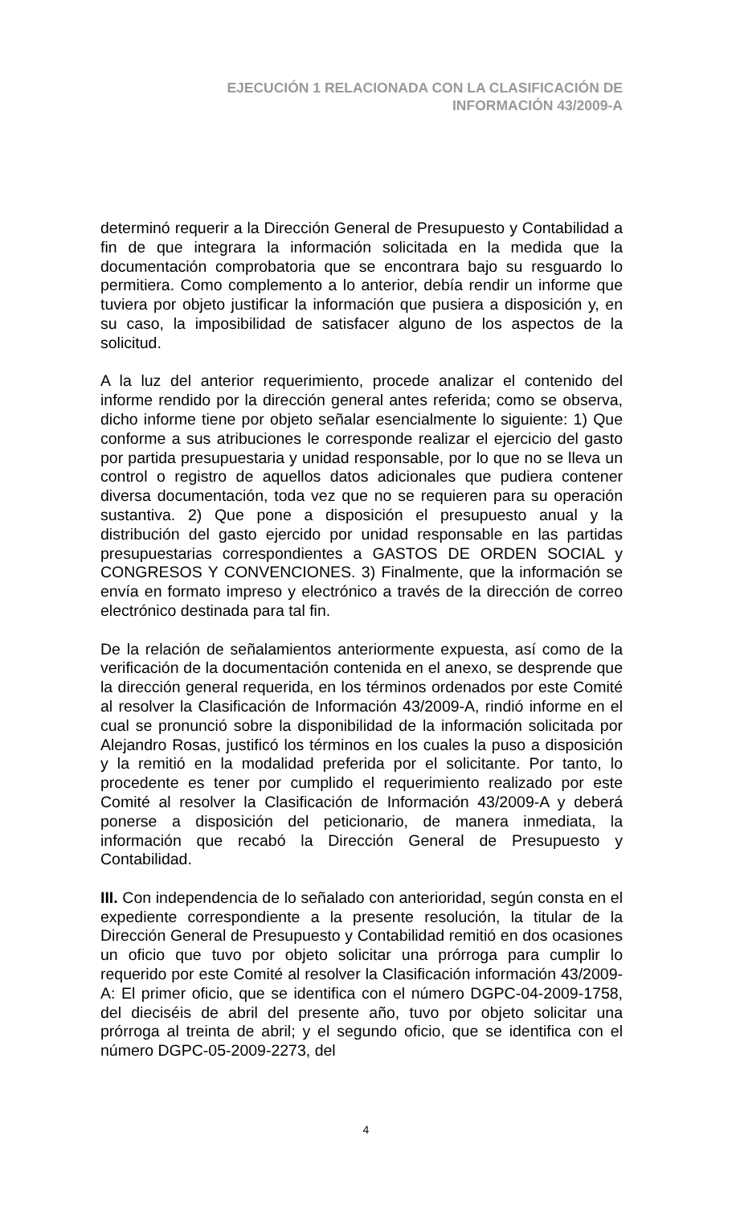EJECUCIÓN 1 RELACIONADA CON LA CLASIFICACIÓN DE
INFORMACIÓN 43/2009-A
determinó requerir a la Dirección General de Presupuesto y Contabilidad a fin de que integrara la información solicitada en la medida que la documentación comprobatoria que se encontrara bajo su resguardo lo permitiera. Como complemento a lo anterior, debía rendir un informe que tuviera por objeto justificar la información que pusiera a disposición y, en su caso, la imposibilidad de satisfacer alguno de los aspectos de la solicitud.
A la luz del anterior requerimiento, procede analizar el contenido del informe rendido por la dirección general antes referida; como se observa, dicho informe tiene por objeto señalar esencialmente lo siguiente: 1) Que conforme a sus atribuciones le corresponde realizar el ejercicio del gasto por partida presupuestaria y unidad responsable, por lo que no se lleva un control o registro de aquellos datos adicionales que pudiera contener diversa documentación, toda vez que no se requieren para su operación sustantiva. 2) Que pone a disposición el presupuesto anual y la distribución del gasto ejercido por unidad responsable en las partidas presupuestarias correspondientes a GASTOS DE ORDEN SOCIAL y CONGRESOS Y CONVENCIONES. 3) Finalmente, que la información se envía en formato impreso y electrónico a través de la dirección de correo electrónico destinada para tal fin.
De la relación de señalamientos anteriormente expuesta, así como de la verificación de la documentación contenida en el anexo, se desprende que la dirección general requerida, en los términos ordenados por este Comité al resolver la Clasificación de Información 43/2009-A, rindió informe en el cual se pronunció sobre la disponibilidad de la información solicitada por Alejandro Rosas, justificó los términos en los cuales la puso a disposición y la remitió en la modalidad preferida por el solicitante. Por tanto, lo procedente es tener por cumplido el requerimiento realizado por este Comité al resolver la Clasificación de Información 43/2009-A y deberá ponerse a disposición del peticionario, de manera inmediata, la información que recabó la Dirección General de Presupuesto y Contabilidad.
III. Con independencia de lo señalado con anterioridad, según consta en el expediente correspondiente a la presente resolución, la titular de la Dirección General de Presupuesto y Contabilidad remitió en dos ocasiones un oficio que tuvo por objeto solicitar una prórroga para cumplir lo requerido por este Comité al resolver la Clasificación información 43/2009-A: El primer oficio, que se identifica con el número DGPC-04-2009-1758, del dieciséis de abril del presente año, tuvo por objeto solicitar una prórroga al treinta de abril; y el segundo oficio, que se identifica con el número DGPC-05-2009-2273, del
4